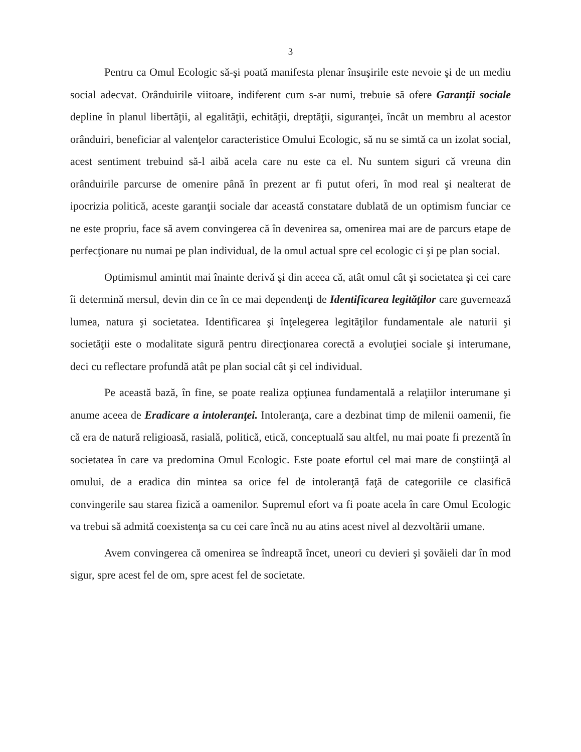3
Pentru ca Omul Ecologic să-şi poată manifesta plenar însuşirile este nevoie şi de un mediu social adecvat. Orânduirile viitoare, indiferent cum s-ar numi, trebuie să ofere Garanţii sociale depline în planul libertăţii, al egalităţii, echităţii, dreptăţii, siguranţei, încât un membru al acestor orânduiri, beneficiar al valenţelor caracteristice Omului Ecologic, să nu se simtă ca un izolat social, acest sentiment trebuind să-l aibă acela care nu este ca el. Nu suntem siguri că vreuna din orânduirile parcurse de omenire până în prezent ar fi putut oferi, în mod real şi nealterat de ipocrizia politică, aceste garanţii sociale dar această constatare dublată de un optimism funciar ce ne este propriu, face să avem convingerea că în devenirea sa, omenirea mai are de parcurs etape de perfecţionare nu numai pe plan individual, de la omul actual spre cel ecologic ci şi pe plan social.
Optimismul amintit mai înainte derivă şi din aceea că, atât omul cât şi societatea şi cei care îi determină mersul, devin din ce în ce mai dependenţi de Identificarea legităţilor care guvernează lumea, natura şi societatea. Identificarea şi înţelegerea legităţilor fundamentale ale naturii şi societăţii este o modalitate sigură pentru direcţionarea corectă a evoluţiei sociale şi interumane, deci cu reflectare profundă atât pe plan social cât şi cel individual.
Pe această bază, în fine, se poate realiza opţiunea fundamentală a relaţiilor interumane şi anume aceea de Eradicare a intoleranţei. Intoleranţa, care a dezbinat timp de milenii oamenii, fie că era de natură religioasă, rasială, politică, etică, conceptuală sau altfel, nu mai poate fi prezentă în societatea în care va predomina Omul Ecologic. Este poate efortul cel mai mare de conştiinţă al omului, de a eradica din mintea sa orice fel de intoleranţă faţă de categoriile ce clasifică convingerile sau starea fizică a oamenilor. Supremul efort va fi poate acela în care Omul Ecologic va trebui să admită coexistenţa sa cu cei care încă nu au atins acest nivel al dezvoltării umane.
Avem convingerea că omenirea se îndreaptă încet, uneori cu devieri şi şovăieli dar în mod sigur, spre acest fel de om, spre acest fel de societate.